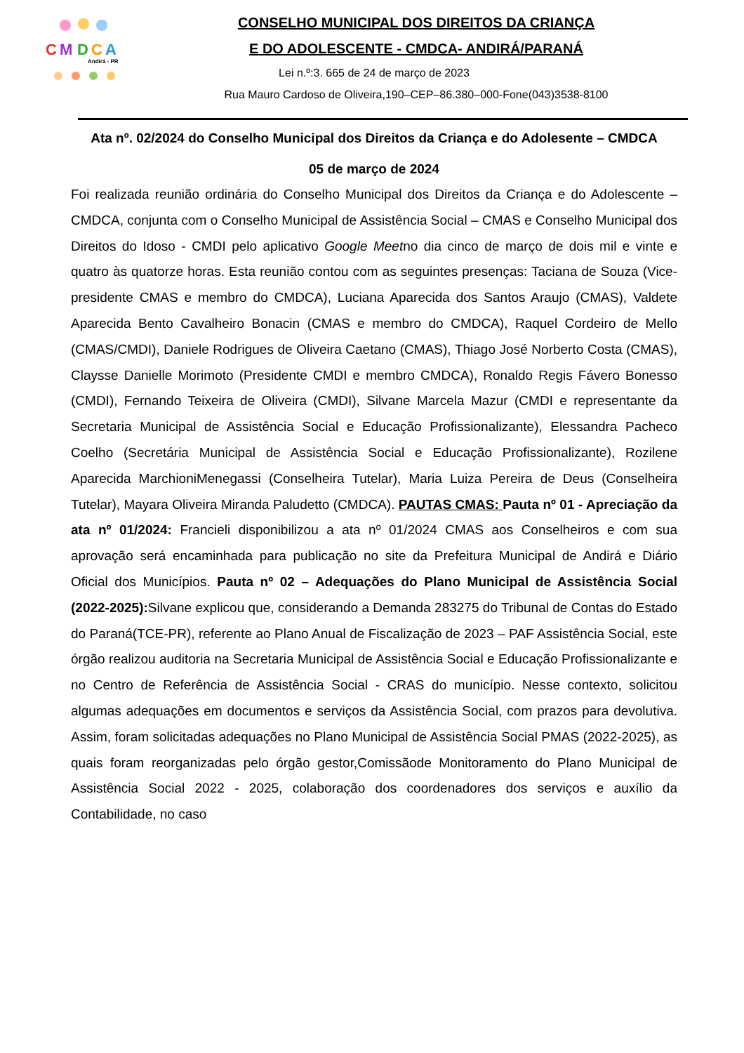C
M
D
C
A
Andirá - PR
CONSELHO MUNICIPAL DOS DIREITOS DA CRIANÇA
E DO ADOLESCENTE - CMDCA- ANDIRÁ/PARANÁ
Lei n.º:3. 665 de 24 de março de 2023
Rua Mauro Cardoso de Oliveira,190–CEP–86.380–000-Fone(043)3538-8100
Ata nº. 02/2024 do Conselho Municipal dos Direitos da Criança e do Adolesente – CMDCA
05 de março de 2024
Foi realizada reunião ordinária do Conselho Municipal dos Direitos da Criança e do Adolescente – CMDCA, conjunta com o Conselho Municipal de Assistência Social – CMAS e Conselho Municipal dos Direitos do Idoso - CMDI pelo aplicativo Google Meetno dia cinco de março de dois mil e vinte e quatro às quatorze horas. Esta reunião contou com as seguintes presenças: Taciana de Souza (Vice-presidente CMAS e membro do CMDCA), Luciana Aparecida dos Santos Araujo (CMAS), Valdete Aparecida Bento Cavalheiro Bonacin (CMAS e membro do CMDCA), Raquel Cordeiro de Mello (CMAS/CMDI), Daniele Rodrigues de Oliveira Caetano (CMAS), Thiago José Norberto Costa (CMAS), Claysse Danielle Morimoto (Presidente CMDI e membro CMDCA), Ronaldo Regis Fávero Bonesso (CMDI), Fernando Teixeira de Oliveira (CMDI), Silvane Marcela Mazur (CMDI e representante da Secretaria Municipal de Assistência Social e Educação Profissionalizante), Elessandra Pacheco Coelho (Secretária Municipal de Assistência Social e Educação Profissionalizante), Rozilene Aparecida MarchioniMenegassi (Conselheira Tutelar), Maria Luiza Pereira de Deus (Conselheira Tutelar), Mayara Oliveira Miranda Paludetto (CMDCA). PAUTAS CMAS: Pauta nº 01 - Apreciação da ata nº 01/2024: Francieli disponibilizou a ata nº 01/2024 CMAS aos Conselheiros e com sua aprovação será encaminhada para publicação no site da Prefeitura Municipal de Andirá e Diário Oficial dos Municípios. Pauta nº 02 – Adequações do Plano Municipal de Assistência Social (2022-2025): Silvane explicou que, considerando a Demanda 283275 do Tribunal de Contas do Estado do Paraná(TCE-PR), referente ao Plano Anual de Fiscalização de 2023 – PAF Assistência Social, este órgão realizou auditoria na Secretaria Municipal de Assistência Social e Educação Profissionalizante e no Centro de Referência de Assistência Social - CRAS do município. Nesse contexto, solicitou algumas adequações em documentos e serviços da Assistência Social, com prazos para devolutiva. Assim, foram solicitadas adequações no Plano Municipal de Assistência Social PMAS (2022-2025), as quais foram reorganizadas pelo órgão gestor,Comissãode Monitoramento do Plano Municipal de Assistência Social 2022 - 2025, colaboração dos coordenadores dos serviços e auxílio da Contabilidade, no caso